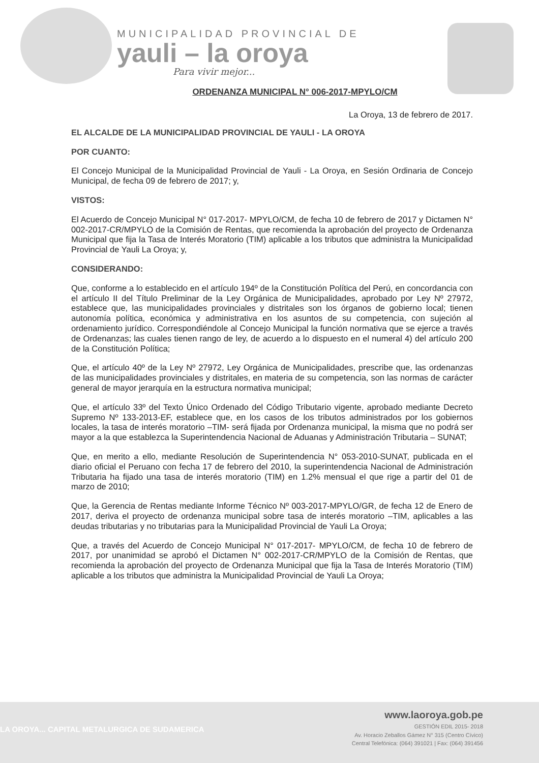MUNICIPALIDAD PROVINCIAL DE
yauli – la oroya
Para vivir mejor...
ORDENANZA MUNICIPAL N° 006-2017-MPYLO/CM
La Oroya, 13 de febrero de 2017.
EL ALCALDE DE LA MUNICIPALIDAD PROVINCIAL DE YAULI - LA OROYA
POR CUANTO:
El Concejo Municipal de la Municipalidad Provincial de Yauli - La Oroya, en Sesión Ordinaria de Concejo Municipal, de fecha 09 de febrero de 2017; y,
VISTOS:
El Acuerdo de Concejo Municipal N° 017-2017- MPYLO/CM, de fecha 10 de febrero de 2017 y Dictamen N° 002-2017-CR/MPYLO de la Comisión de Rentas, que recomienda la aprobación del proyecto de Ordenanza Municipal que fija la Tasa de Interés Moratorio (TIM) aplicable a los tributos que administra la Municipalidad Provincial de Yauli La Oroya; y,
CONSIDERANDO:
Que, conforme a lo establecido en el artículo 194º de la Constitución Política del Perú, en concordancia con el artículo II del Título Preliminar de la Ley Orgánica de Municipalidades, aprobado por Ley Nº 27972, establece que, las municipalidades provinciales y distritales son los órganos de gobierno local; tienen autonomía política, económica y administrativa en los asuntos de su competencia, con sujeción al ordenamiento jurídico. Correspondiéndole al Concejo Municipal la función normativa que se ejerce a través de Ordenanzas; las cuales tienen rango de ley, de acuerdo a lo dispuesto en el numeral 4) del artículo 200 de la Constitución Política;
Que, el artículo 40º de la Ley Nº 27972, Ley Orgánica de Municipalidades, prescribe que, las ordenanzas de las municipalidades provinciales y distritales, en materia de su competencia, son las normas de carácter general de mayor jerarquía en la estructura normativa municipal;
Que, el artículo 33º del Texto Único Ordenado del Código Tributario vigente, aprobado mediante Decreto Supremo Nº 133-2013-EF, establece que, en los casos de los tributos administrados por los gobiernos locales, la tasa de interés moratorio –TIM- será fijada por Ordenanza municipal, la misma que no podrá ser mayor a la que establezca la Superintendencia Nacional de Aduanas y Administración Tributaria – SUNAT;
Que, en merito a ello, mediante Resolución de Superintendencia N° 053-2010-SUNAT, publicada en el diario oficial el Peruano con fecha 17 de febrero del 2010, la superintendencia Nacional de Administración Tributaria ha fijado una tasa de interés moratorio (TIM) en 1.2% mensual el que rige a partir del 01 de marzo de 2010;
Que, la Gerencia de Rentas mediante Informe Técnico Nº 003-2017-MPYLO/GR, de fecha 12 de Enero de 2017, deriva el proyecto de ordenanza municipal sobre tasa de interés moratorio –TIM, aplicables a las deudas tributarias y no tributarias para la Municipalidad Provincial de Yauli La Oroya;
Que, a través del Acuerdo de Concejo Municipal N° 017-2017- MPYLO/CM, de fecha 10 de febrero de 2017, por unanimidad se aprobó el Dictamen N° 002-2017-CR/MPYLO de la Comisión de Rentas, que recomienda la aprobación del proyecto de Ordenanza Municipal que fija la Tasa de Interés Moratorio (TIM) aplicable a los tributos que administra la Municipalidad Provincial de Yauli La Oroya;
LA OROYA... CAPITAL METALURGICA DE SUDAMERICA
www.laoroya.gob.pe
GESTIÓN EDIL 2015- 2018
Av. Horacio Zeballos Gámez N° 315 (Centro Cívico)
Central Telefónica: (064) 391021 | Fax: (064) 391456